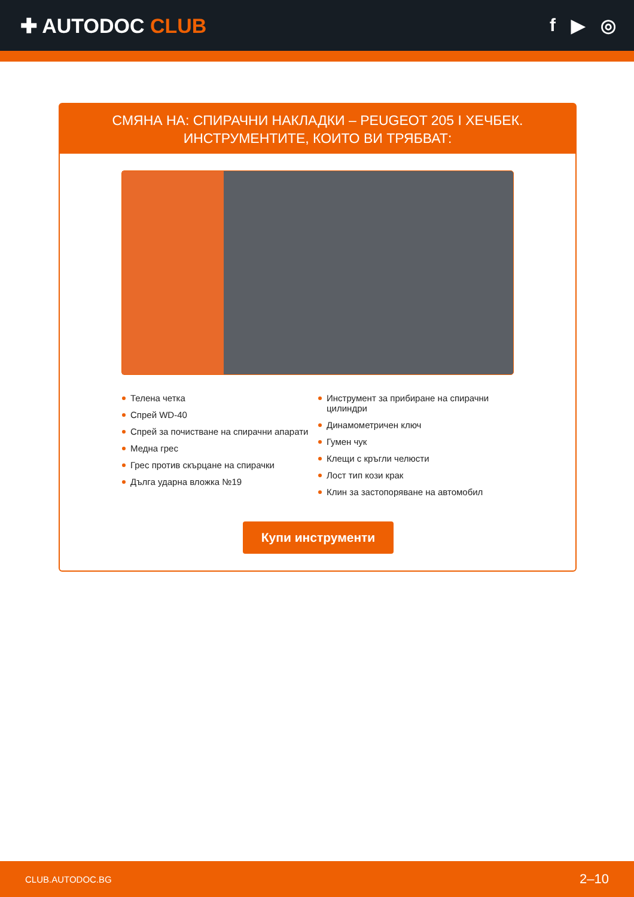✚ AUTODOC CLUB f ▶ ◎
СМЯНА НА: СПИРАЧНИ НАКЛАДКИ – PEUGEOT 205 I ХЕЧБЕК. ИНСТРУМЕНТИТЕ, КОИТО ВИ ТРЯБВАТ:
Телена четка
Спрей WD-40
Спрей за почистване на спирачни апарати
Медна грес
Грес против скърцане на спирачки
Дълга ударна вложка №19
Инструмент за прибиране на спирачни цилиндри
Динамометричен ключ
Гумен чук
Клещи с кръгли челюсти
Лост тип кози крак
Клин за застопоряване на автомобил
Купи инструменти
CLUB.AUTODOC.BG 2–10